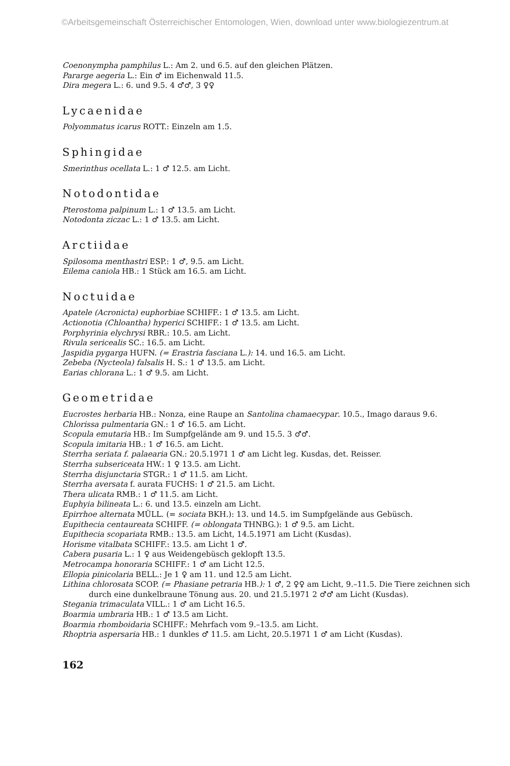©Arbeitsgemeinschaft Österreichischer Entomologen, Wien, download unter www.biologiezentrum.at
Coenonympha pamphilus L.: Am 2. und 6.5. auf den gleichen Plätzen.
Pararge aegeria L.: Ein ♂ im Eichenwald 11.5.
Dira megera L.: 6. und 9.5. 4 ♂♂, 3 ♀♀
Lycaenidae
Polyommatus icarus ROTT.: Einzeln am 1.5.
Sphingidae
Smerinthus ocellata L.: 1 ♂ 12.5. am Licht.
Notodontidae
Pterostoma palpinum L.: 1 ♂ 13.5. am Licht.
Notodonta ziczac L.: 1 ♂ 13.5. am Licht.
Arctiidae
Spilosoma menthastri ESP.: 1 ♂, 9.5. am Licht.
Eilema caniola HB.: 1 Stück am 16.5. am Licht.
Noctuidae
Apatele (Acronicta) euphorbiae SCHIFF.: 1 ♂ 13.5. am Licht.
Actionotia (Chloantha) hyperici SCHIFF.: 1 ♂ 13.5. am Licht.
Porphyrinia elychrysi RBR.: 10.5. am Licht.
Rivula sericealis SC.: 16.5. am Licht.
Jaspidia pygarga HUFN. (= Erastria fasciana L.): 14. und 16.5. am Licht.
Zebeba (Nycteola) falsalis H. S.: 1 ♂ 13.5. am Licht.
Earias chlorana L.: 1 ♂ 9.5. am Licht.
Geometridae
Eucrostes herbaria HB.: Nonza, eine Raupe an Santolina chamaecypar. 10.5., Imago daraus 9.6.
Chlorissa pulmentaria GN.: 1 ♂ 16.5. am Licht.
Scopula emutaria HB.: Im Sumpfgelände am 9. und 15.5. 3 ♂♂.
Scopula imitaria HB.: 1 ♂ 16.5. am Licht.
Sterrha seriata f. palaearia GN.: 20.5.1971 1 ♂ am Licht leg. Kusdas, det. Reisser.
Sterrha subsericeata HW.: 1 ♀ 13.5. am Licht.
Sterrha disjunctaria STGR.: 1 ♂ 11.5. am Licht.
Sterrha aversata f. aurata FUCHS: 1 ♂ 21.5. am Licht.
Thera ulicata RMB.: 1 ♂ 11.5. am Licht.
Euphyia bilineata L.: 6. und 13.5. einzeln am Licht.
Epirrhoe alternata MÜLL. (= sociata BKH.): 13. und 14.5. im Sumpfgelände aus Gebüsch.
Eupithecia centaureata SCHIFF. (= oblongata THNBG.): 1 ♂ 9.5. am Licht.
Eupithecia scopariata RMB.: 13.5. am Licht, 14.5.1971 am Licht (Kusdas).
Horisme vitalbata SCHIFF.: 13.5. am Licht 1 ♂.
Cabera pusaria L.: 1 ♀ aus Weidengebüsch geklopft 13.5.
Metrocampa honoraria SCHIFF.: 1 ♂ am Licht 12.5.
Ellopia pinicolaria BELL.: Je 1 ♀ am 11. und 12.5 am Licht.
Lithina chlorosata SCOP. (= Phasiane petraria HB.): 1 ♂, 2 ♀♀ am Licht, 9.–11.5. Die Tiere zeichnen sich durch eine dunkelbraune Tönung aus. 20. und 21.5.1971 2 ♂♂ am Licht (Kusdas).
Stegania trimaculata VILL.: 1 ♂ am Licht 16.5.
Boarmia umbraria HB.: 1 ♂ 13.5 am Licht.
Boarmia rhomboidaria SCHIFF.: Mehrfach vom 9.–13.5. am Licht.
Rhoptria aspersaria HB.: 1 dunkles ♂ 11.5. am Licht, 20.5.1971 1 ♂ am Licht (Kusdas).
162